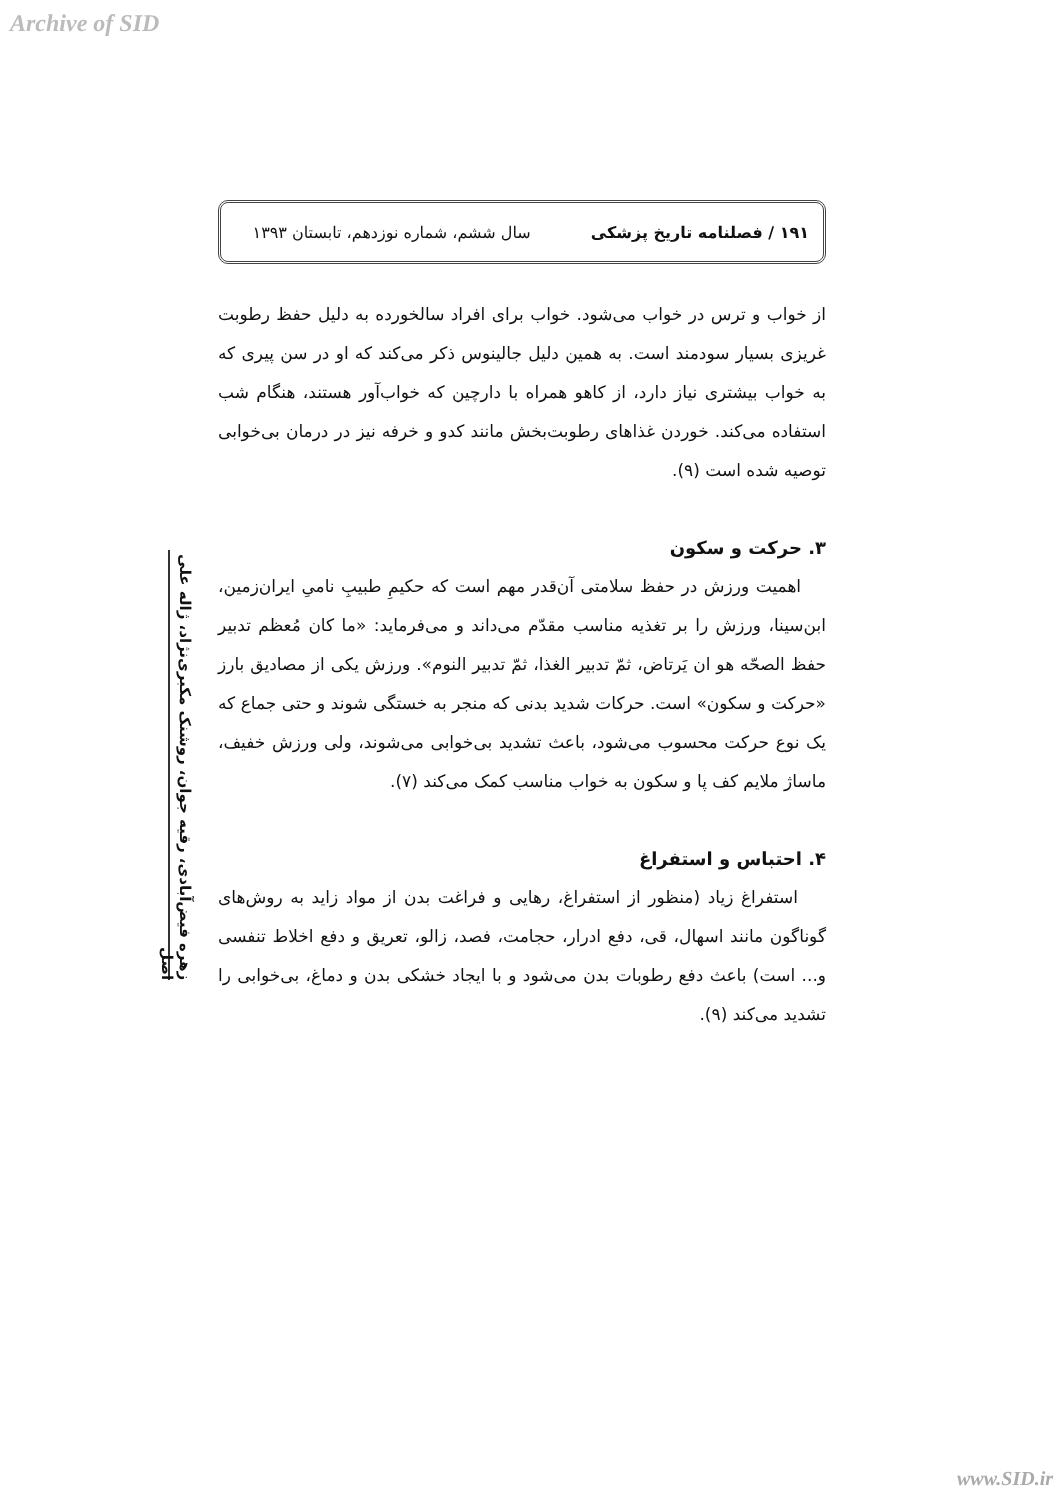Archive of SID
۱۹۱ / فصلنامه تاریخ پزشکی سال ششم، شماره نوزدهم، تابستان ۱۳۹۳
از خواب و ترس در خواب می‌شود. خواب برای افراد سالخورده به دلیل حفظ رطوبت غریزی بسیار سودمند است. به همین دلیل جالینوس ذکر می‌کند که او در سن پیری که به خواب بیشتری نیاز دارد، از کاهو همراه با دارچین که خواب‌آور هستند، هنگام شب استفاده می‌کند. خوردن غذاهای رطوبت‌بخش مانند کدو و خرفه نیز در درمان بی‌خوابی توصیه شده است (۹).
۳. حرکت و سکون
اهمیت ورزش در حفظ سلامتی آن‌قدر مهم است که حکیمِ طبیبِ نامیِ ایران‌زمین، ابن‌سینا، ورزش را بر تغذیه مناسب مقدّم می‌داند و می‌فرماید: «ما کان مُعظم تدبیر حفظ الصحّه هو ان یَرتاض، ثمّ تدبیر الغذا، ثمّ تدبیر النوم». ورزش یکی از مصادیق بارز «حرکت و سکون» است. حرکات شدید بدنی که منجر به خستگی شوند و حتی جماع که یک نوع حرکت محسوب می‌شود، باعث تشدید بی‌خوابی می‌شوند، ولی ورزش خفیف، ماساژ ملایم کف پا و سکون به خواب مناسب کمک می‌کند (۷).
۴. احتباس و استفراغ
استفراغ زیاد (منظور از استفراغ، رهایی و فراغت بدن از مواد زاید به روش‌های گوناگون مانند اسهال، قی، دفع ادرار، حجامت، فصد، زالو، تعریق و دفع اخلاط تنفسی و... است) باعث دفع رطوبات بدن می‌شود و با ایجاد خشکی بدن و دماغ، بی‌خوابی را تشدید می‌کند (۹).
زهره فیض‌آبادی، رقیه جوان، روشنک مکبری‌نژاد، ژاله علی اصل
www.SID.ir